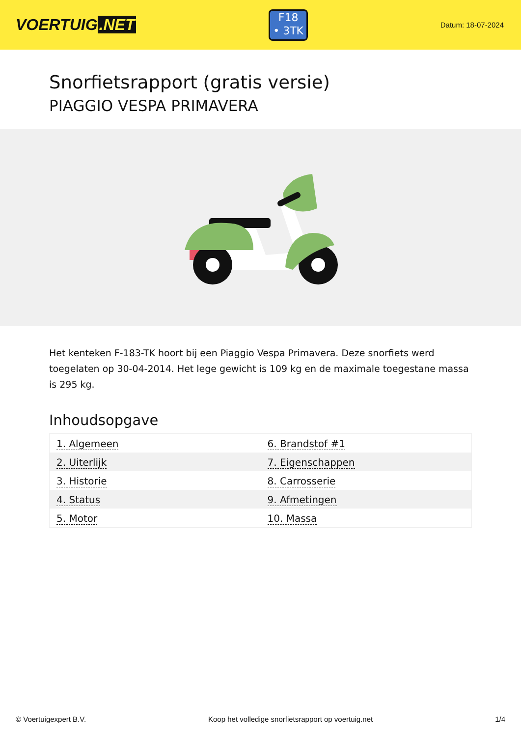VOERTUIG.NET
F18
• 3TK
Datum: 18-07-2024
Snorfietsrapport (gratis versie)
PIAGGIO VESPA PRIMAVERA
Het kenteken F-183-TK hoort bij een Piaggio Vespa Primavera. Deze snorfiets werd toegelaten op 30-04-2014. Het lege gewicht is 109 kg en de maximale toegestane massa is 295 kg.
Inhoudsopgave
| 1. Algemeen | 6. Brandstof #1 |
| 2. Uiterlijk | 7. Eigenschappen |
| 3. Historie | 8. Carrosserie |
| 4. Status | 9. Afmetingen |
| 5. Motor | 10. Massa |
© Voertuigexpert B.V. Koop het volledige snorfietsrapport op voertuig.net 1/4